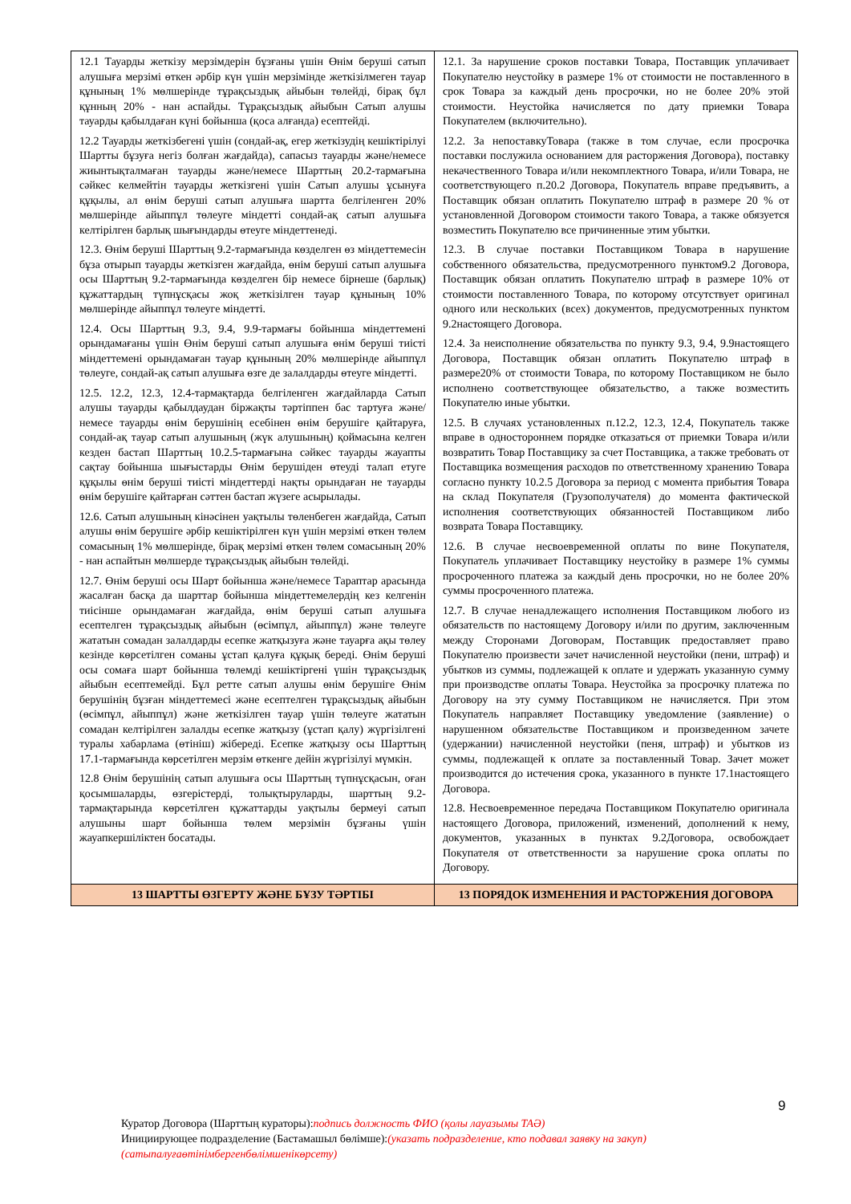| 12.1 Тауарды жеткізу мерзімдерін бұзғаны үшін Өнім беруші сатып алушыға мерзімі өткен әрбір күн үшін мерзімінде жеткізілмеген тауар құнының 1% мөлшерінде тұрақсыздық айыбын төлейді, бірақ бұл құнның 20% - нан аспайды. Тұрақсыздық айыбын Сатып алушы тауарды қабылдаған күні бойынша (қоса алғанда) есептейді. 12.2 Тауарды жеткізбегені үшін (сондай-ақ, егер жеткізудің кешіктірілуі Шартты бұзуға негіз болған жағдайда), сапасыз тауарды және/немесе жиынтықталмаған тауарды және/немесе Шарттың 20.2-тармағына сәйкес келмейтін тауарды жеткізгені үшін Сатып алушы ұсынуға құқылы, ал өнім беруші сатып алушыға шартта белгіленген 20% мөлшерінде айыппұл төлеуге міндетті сондай-ақ сатып алушыға келтірілген барлық шығындарды өтеуге міндеттенеді. 12.3. Өнім беруші Шарттың 9.2-тармағында көзделген өз міндеттемесін бұза отырып тауарды жеткізген жағдайда, өнім беруші сатып алушыға осы Шарттың 9.2-тармағында көзделген бір немесе бірнеше (барлық) құжаттардың түпнұсқасы жоқ жеткізілген тауар құнының 10% мөлшерінде айыппұл төлеуге міндетті. 12.4. Осы Шарттың 9.3, 9.4, 9.9-тармағы бойынша міндеттемені орындамағаны үшін Өнім беруші сатып алушыға өнім беруші тиісті міндеттемені орындамаған тауар құнының 20% мөлшерінде айыппұл төлеуге, сондай-ақ сатып алушыға өзге де залалдарды өтеуге міндетті. 12.5. 12.2, 12.3, 12.4-тармақтарда белгіленген жағдайларда Сатып алушы тауарды қабылдаудан біржақты тәртіппен бас тартуға және/немесе тауарды өнім берушінің есебінен өнім берушіге қайтаруға, сондай-ақ тауар сатып алушының (жүк алушының) қоймасына келген кезден бастап Шарттың 10.2.5-тармағына сәйкес тауарды жауапты сақтау бойынша шығыстарды Өнім берушіден өтеуді талап етуге құқылы өнім беруші тиісті міндеттерді нақты орындаған не тауарды өнім берушіге қайтарған сәттен бастап жүзеге асырылады. 12.6. Сатып алушының кінәсінен уақтылы төленбеген жағдайда, Сатып алушы өнім берушіге әрбір кешіктірілген күн үшін мерзімі өткен төлем сомасының 1% мөлшерінде, бірақ мерзімі өткен төлем сомасының 20% - нан аспайтын мөлшерде тұрақсыздық айыбын төлейді. 12.7. Өнім беруші осы Шарт бойынша және/немесе Тараптар арасында жасалған басқа да шарттар бойынша міндеттемелердің кез келгенін тиісінше орындамаған жағдайда, өнім беруші сатып алушыға есептелген тұрақсыздық айыбын (өсімпұл, айыппұл) және төлеуге жататын сомадан залалдарды есепке жатқызуға және тауарға ақы төлеу кезінде көрсетілген соманы ұстап қалуға құқық береді. Өнім беруші осы сомаға шарт бойынша төлемді кешіктіргені үшін тұрақсыздық айыбын есептемейді. Бұл ретте сатып алушы өнім берушіге Өнім берушінің бұзған міндеттемесі және есептелген тұрақсыздық айыбын (өсімпұл, айыппұл) және жеткізілген тауар үшін төлеуге жататын сомадан келтірілген залалды есепке жатқызу (ұстап қалу) жүргізілгені туралы хабарлама (өтініш) жібереді. Есепке жатқызу осы Шарттың 17.1-тармағында көрсетілген мерзім өткенге дейін жүргізілуі мүмкін. 12.8 Өнім берушінің сатып алушыға осы Шарттың түпнұсқасын, оған қосымшаларды, өзгерістерді, толықтыруларды, шарттың 9.2-тармақтарында көрсетілген құжаттарды уақтылы бермеуі сатып алушыны шарт бойынша төлем мерзімін бұзғаны үшін жауапкершіліктен босатады. | 12.1. За нарушение сроков поставки Товара, Поставщик уплачивает Покупателю неустойку в размере 1% от стоимости не поставленного в срок Товара за каждый день просрочки, но не более 20% этой стоимости. Неустойка начисляется по дату приемки Товара Покупателем (включительно). 12.2. За непоставкуТовара (также в том случае, если просрочка поставки послужила основанием для расторжения Договора), поставку некачественного Товара и/или некомплектного Товара, и/или Товара, не соответствующего п.20.2 Договора, Покупатель вправе предъявить, а Поставщик обязан оплатить Покупателю штраф в размере 20 % от установленной Договором стоимости такого Товара, а также обязуется возместить Покупателю все причиненные этим убытки. 12.3. В случае поставки Поставщиком Товара в нарушение собственного обязательства, предусмотренного пунктом9.2 Договора, Поставщик обязан оплатить Покупателю штраф в размере 10% от стоимости поставленного Товара, по которому отсутствует оригинал одного или нескольких (всех) документов, предусмотренных пунктом 9.2настоящего Договора. 12.4. За неисполнение обязательства по пункту 9.3, 9.4, 9.9настоящего Договора, Поставщик обязан оплатить Покупателю штраф в размере20% от стоимости Товара, по которому Поставщиком не было исполнено соответствующее обязательство, а также возместить Покупателю иные убытки. 12.5. В случаях установленных п.12.2, 12.3, 12.4, Покупатель также вправе в одностороннем порядке отказаться от приемки Товара и/или возвратить Товар Поставщику за счет Поставщика, а также требовать от Поставщика возмещения расходов по ответственному хранению Товара согласно пункту 10.2.5 Договора за период с момента прибытия Товара на склад Покупателя (Грузополучателя) до момента фактической исполнения соответствующих обязанностей Поставщиком либо возврата Товара Поставщику. 12.6. В случае несвоевременной оплаты по вине Покупателя, Покупатель уплачивает Поставщику неустойку в размере 1% суммы просроченного платежа за каждый день просрочки, но не более 20% суммы просроченного платежа. 12.7. В случае ненадлежащего исполнения Поставщиком любого из обязательств по настоящему Договору и/или по другим, заключенным между Сторонами Договорам, Поставщик предоставляет право Покупателю произвести зачет начисленной неустойки (пени, штраф) и убытков из суммы, подлежащей к оплате и удержать указанную сумму при производстве оплаты Товара. Неустойка за просрочку платежа по Договору на эту сумму Поставщиком не начисляется. При этом Покупатель направляет Поставщику уведомление (заявление) о нарушенном обязательстве Поставщиком и произведенном зачете (удержании) начисленной неустойки (пеня, штраф) и убытков из суммы, подлежащей к оплате за поставленный Товар. Зачет может производится до истечения срока, указанного в пункте 17.1настоящего Договора. 12.8. Несвоевременное передача Поставщиком Покупателю оригинала настоящего Договора, приложений, изменений, дополнений к нему, документов, указанных в пунктах 9.2Договора, освобождает Покупателя от ответственности за нарушение срока оплаты по Договору. |
| 13 ШАРТТЫ ӨЗГЕРТУ ЖӘНЕ БҰЗУ ТӘРТІБІ | 13 ПОРЯДОК ИЗМЕНЕНИЯ И РАСТОРЖЕНИЯ ДОГОВОРА |
9
Куратор Договора (Шарттың кураторы):подпись должность ФИО (қолы лауазымы ТАӘ)
Инициирующее подразделение (Бастамашыл бөлімше):(указать подразделение, кто подавал заявку на закуп)
(сатыпалуғаөтінімбергенбөлімшенікөрсету)